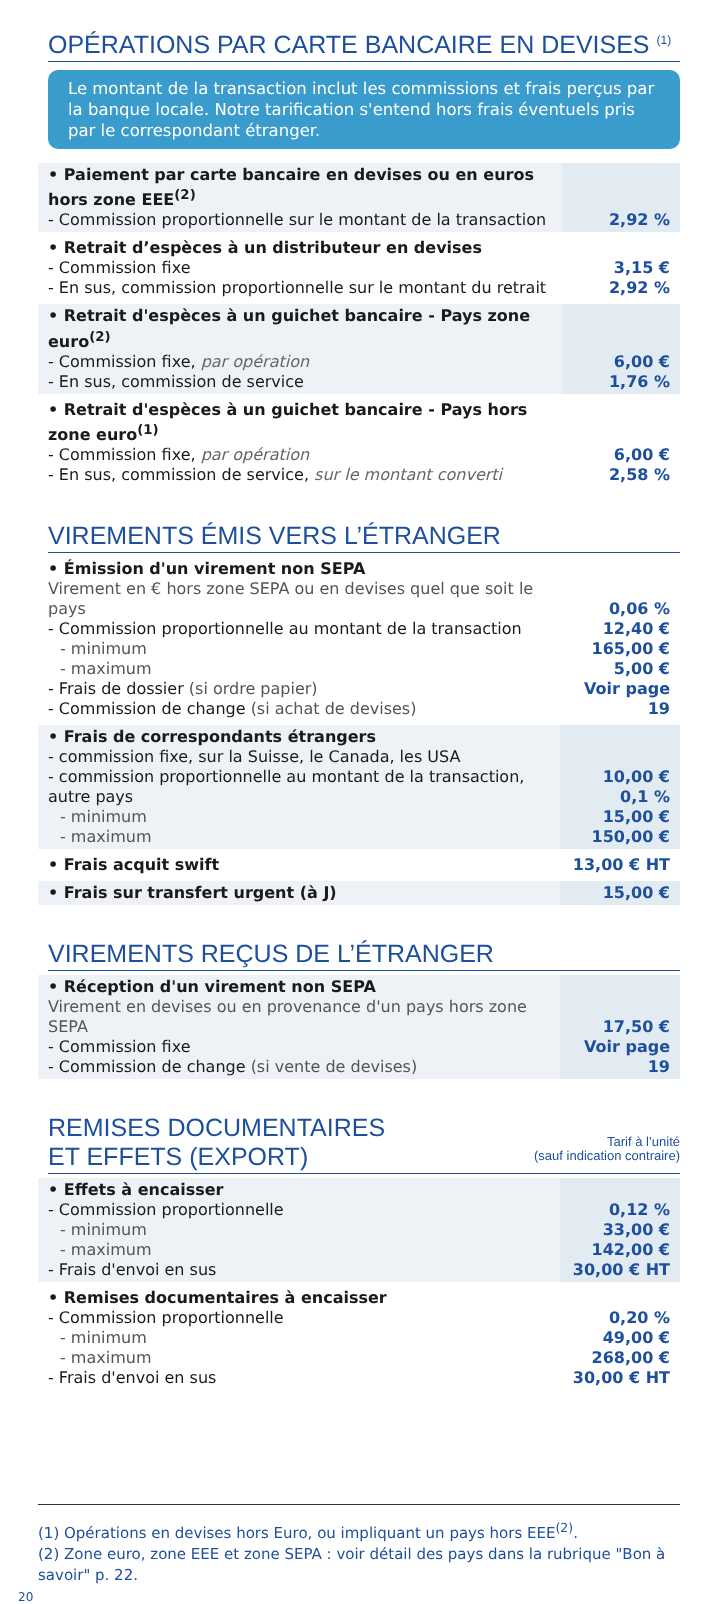OPÉRATIONS PAR CARTE BANCAIRE EN DEVISES <sup>(1)</sup>
Le montant de la transaction inclut les commissions et frais perçus par la banque locale. Notre tarification s'entend hors frais éventuels pris par le correspondant étranger.
| • Paiement par carte bancaire en devises ou en euros hors zone EEE<sup>(2)</sup> - Commission proportionnelle sur le montant de la transaction | 2,92 % |
| • Retrait d’espèces à un distributeur en devises - Commission fixe - En sus, commission proportionnelle sur le montant du retrait | 3,15 € 2,92 % |
| • Retrait d'espèces à un guichet bancaire - Pays zone euro<sup>(2)</sup> - Commission fixe, par opération - En sus, commission de service | 6,00 € 1,76 % |
| • Retrait d'espèces à un guichet bancaire - Pays hors zone euro<sup>(1)</sup> - Commission fixe, par opération - En sus, commission de service, sur le montant converti | 6,00 € 2,58 % |
VIREMENTS ÉMIS VERS L’ÉTRANGER
| • Émission d'un virement non SEPA Virement en € hors zone SEPA ou en devises quel que soit le pays - Commission proportionnelle au montant de la transaction - minimum - maximum - Frais de dossier (si ordre papier) - Commission de change (si achat de devises) | 0,06 % 12,40 € 165,00 € 5,00 € Voir page 19 |
| • Frais de correspondants étrangers - commission fixe, sur la Suisse, le Canada, les USA - commission proportionnelle au montant de la transaction, autre pays - minimum - maximum | 10,00 € 0,1 % 15,00 € 150,00 € |
| • Frais acquit swift | 13,00 € HT |
| • Frais sur transfert urgent (à J) | 15,00 € |
VIREMENTS REÇUS DE L’ÉTRANGER
| • Réception d'un virement non SEPA Virement en devises ou en provenance d'un pays hors zone SEPA - Commission fixe - Commission de change (si vente de devises) | 17,50 € Voir page 19 |
Tarif à l’unité
(sauf indication contraire) REMISES DOCUMENTAIRES
ET EFFETS (EXPORT)
| • Effets à encaisser - Commission proportionnelle - minimum - maximum - Frais d'envoi en sus | 0,12 % 33,00 € 142,00 € 30,00 € HT |
| • Remises documentaires à encaisser - Commission proportionnelle - minimum - maximum - Frais d'envoi en sus | 0,20 % 49,00 € 268,00 € 30,00 € HT |
(1) Opérations en devises hors Euro, ou impliquant un pays hors EEE<sup>(2)</sup>.
(2) Zone euro, zone EEE et zone SEPA : voir détail des pays dans la rubrique "Bon à savoir" p. 22.
20